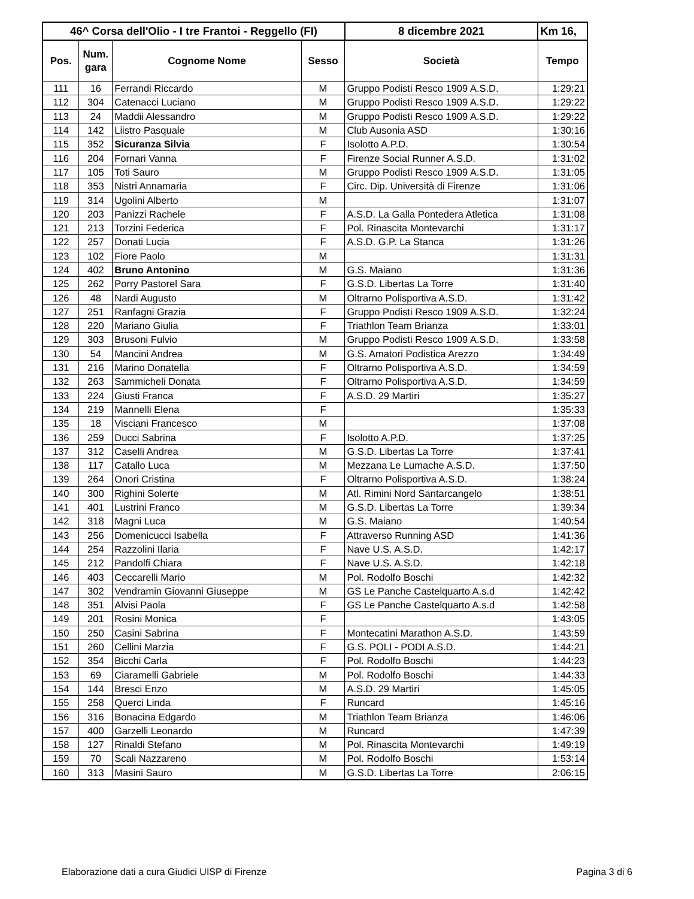| 46^ Corsa dell'Olio - I tre Frantoi - Reggello (FI) | | | | 8 dicembre 2021 | Km 16, |
| --- | --- | --- | --- | --- | --- |
| Pos. | Num. gara | Cognome Nome | Sesso | Società | Tempo |
| 111 | 16 | Ferrandi Riccardo | M | Gruppo Podisti Resco 1909 A.S.D. | 1:29:21 |
| 112 | 304 | Catenacci Luciano | M | Gruppo Podisti Resco 1909 A.S.D. | 1:29:22 |
| 113 | 24 | Maddii Alessandro | M | Gruppo Podisti Resco 1909 A.S.D. | 1:29:22 |
| 114 | 142 | Liistro Pasquale | M | Club Ausonia ASD | 1:30:16 |
| 115 | 352 | Sicuranza Silvia | F | Isolotto A.P.D. | 1:30:54 |
| 116 | 204 | Fornari Vanna | F | Firenze Social Runner A.S.D. | 1:31:02 |
| 117 | 105 | Toti Sauro | M | Gruppo Podisti Resco 1909 A.S.D. | 1:31:05 |
| 118 | 353 | Nistri Annamaria | F | Circ. Dip. Università di Firenze | 1:31:06 |
| 119 | 314 | Ugolini Alberto | M | | 1:31:07 |
| 120 | 203 | Panizzi Rachele | F | A.S.D. La Galla Pontedera Atletica | 1:31:08 |
| 121 | 213 | Torzini Federica | F | Pol. Rinascita Montevarchi | 1:31:17 |
| 122 | 257 | Donati Lucia | F | A.S.D. G.P. La Stanca | 1:31:26 |
| 123 | 102 | Fiore Paolo | M | | 1:31:31 |
| 124 | 402 | Bruno Antonino | M | G.S. Maiano | 1:31:36 |
| 125 | 262 | Porry Pastorel Sara | F | G.S.D. Libertas La Torre | 1:31:40 |
| 126 | 48 | Nardi Augusto | M | Oltrarno Polisportiva A.S.D. | 1:31:42 |
| 127 | 251 | Ranfagni Grazia | F | Gruppo Podisti Resco 1909 A.S.D. | 1:32:24 |
| 128 | 220 | Mariano Giulia | F | Triathlon Team Brianza | 1:33:01 |
| 129 | 303 | Brusoni Fulvio | M | Gruppo Podisti Resco 1909 A.S.D. | 1:33:58 |
| 130 | 54 | Mancini Andrea | M | G.S. Amatori Podistica Arezzo | 1:34:49 |
| 131 | 216 | Marino Donatella | F | Oltrarno Polisportiva A.S.D. | 1:34:59 |
| 132 | 263 | Sammicheli Donata | F | Oltrarno Polisportiva A.S.D. | 1:34:59 |
| 133 | 224 | Giusti Franca | F | A.S.D. 29 Martiri | 1:35:27 |
| 134 | 219 | Mannelli Elena | F | | 1:35:33 |
| 135 | 18 | Visciani Francesco | M | | 1:37:08 |
| 136 | 259 | Ducci Sabrina | F | Isolotto A.P.D. | 1:37:25 |
| 137 | 312 | Caselli Andrea | M | G.S.D. Libertas La Torre | 1:37:41 |
| 138 | 117 | Catallo Luca | M | Mezzana Le Lumache A.S.D. | 1:37:50 |
| 139 | 264 | Onori Cristina | F | Oltrarno Polisportiva A.S.D. | 1:38:24 |
| 140 | 300 | Righini Solerte | M | Atl. Rimini Nord Santarcangelo | 1:38:51 |
| 141 | 401 | Lustrini Franco | M | G.S.D. Libertas La Torre | 1:39:34 |
| 142 | 318 | Magni Luca | M | G.S. Maiano | 1:40:54 |
| 143 | 256 | Domenicucci Isabella | F | Attraverso Running ASD | 1:41:36 |
| 144 | 254 | Razzolini Ilaria | F | Nave U.S. A.S.D. | 1:42:17 |
| 145 | 212 | Pandolfi Chiara | F | Nave U.S. A.S.D. | 1:42:18 |
| 146 | 403 | Ceccarelli Mario | M | Pol. Rodolfo Boschi | 1:42:32 |
| 147 | 302 | Vendramin Giovanni Giuseppe | M | GS Le Panche Castelquarto A.s.d | 1:42:42 |
| 148 | 351 | Alvisi Paola | F | GS Le Panche Castelquarto A.s.d | 1:42:58 |
| 149 | 201 | Rosini Monica | F | | 1:43:05 |
| 150 | 250 | Casini Sabrina | F | Montecatini Marathon A.S.D. | 1:43:59 |
| 151 | 260 | Cellini Marzia | F | G.S. POLI - PODI A.S.D. | 1:44:21 |
| 152 | 354 | Bicchi Carla | F | Pol. Rodolfo Boschi | 1:44:23 |
| 153 | 69 | Ciaramelli Gabriele | M | Pol. Rodolfo Boschi | 1:44:33 |
| 154 | 144 | Bresci Enzo | M | A.S.D. 29 Martiri | 1:45:05 |
| 155 | 258 | Querci Linda | F | Runcard | 1:45:16 |
| 156 | 316 | Bonacina Edgardo | M | Triathlon Team Brianza | 1:46:06 |
| 157 | 400 | Garzelli Leonardo | M | Runcard | 1:47:39 |
| 158 | 127 | Rinaldi Stefano | M | Pol. Rinascita Montevarchi | 1:49:19 |
| 159 | 70 | Scali Nazzareno | M | Pol. Rodolfo Boschi | 1:53:14 |
| 160 | 313 | Masini Sauro | M | G.S.D. Libertas La Torre | 2:06:15 |
Elaborazione dati a cura Giudici UISP di Firenze Pagina 3 di 6